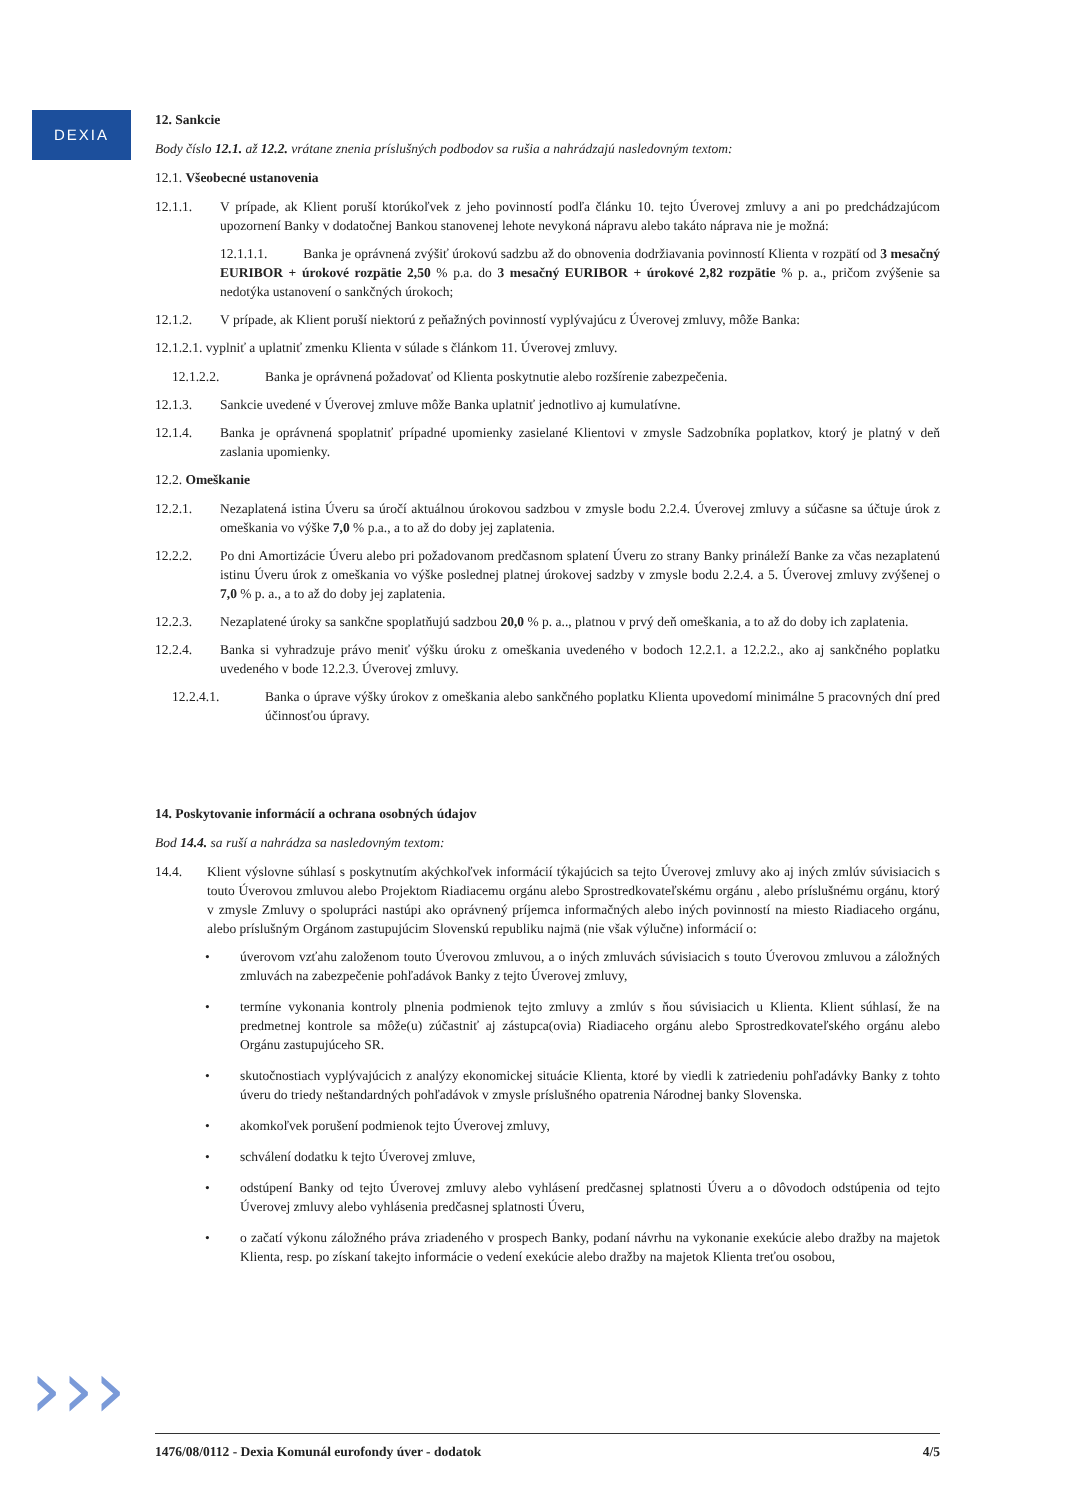DEXIA
12. Sankcie
Body číslo 12.1. až 12.2. vrátane znenia príslušných podbodov sa rušia a nahrádzajú nasledovným textom:
12.1. Všeobecné ustanovenia
12.1.1. V prípade, ak Klient poruší ktorúkoľvek z jeho povinností podľa článku 10. tejto Úverovej zmluvy a ani po predchádzajúcom upozornení Banky v dodatočnej Bankou stanovenej lehote nevykoná nápravu alebo takáto náprava nie je možná:
12.1.1.1. Banka je oprávnená zvýšiť úrokovú sadzbu až do obnovenia dodržiavania povinností Klienta v rozpätí od 3 mesačný EURIBOR + úrokové rozpätie 2,50 % p.a. do 3 mesačný EURIBOR + úrokové 2,82 rozpätie % p. a., pričom zvýšenie sa nedotýka ustanovení o sankčných úrokoch;
12.1.2. V prípade, ak Klient poruší niektorú z peňažných povinností vyplývajúcu z Úverovej zmluvy, môže Banka:
12.1.2.1. vyplniť a uplatniť zmenku Klienta v súlade s článkom 11. Úverovej zmluvy.
12.1.2.2. Banka je oprávnená požadovať od Klienta poskytnutie alebo rozšírenie zabezpečenia.
12.1.3. Sankcie uvedené v Úverovej zmluve môže Banka uplatniť jednotlivo aj kumulatívne.
12.1.4. Banka je oprávnená spoplatniť prípadné upomienky zasielané Klientovi v zmysle Sadzobníka poplatkov, ktorý je platný v deň zaslania upomienky.
12.2. Omeškanie
12.2.1. Nezaplatená istina Úveru sa úročí aktuálnou úrokovou sadzbou v zmysle bodu 2.2.4. Úverovej zmluvy a súčasne sa účtuje úrok z omeškania vo výške 7,0 % p.a., a to až do doby jej zaplatenia.
12.2.2. Po dni Amortizácie Úveru alebo pri požadovanom predčasnom splatení Úveru zo strany Banky prináleží Banke za včas nezaplatenú istinu Úveru úrok z omeškania vo výške poslednej platnej úrokovej sadzby v zmysle bodu 2.2.4. a 5. Úverovej zmluvy zvýšenej o 7,0 % p. a., a to až do doby jej zaplatenia.
12.2.3. Nezaplatené úroky sa sankčne spoplatňujú sadzbou 20,0 % p. a.., platnou v prvý deň omeškania, a to až do doby ich zaplatenia.
12.2.4. Banka si vyhradzuje právo meniť výšku úroku z omeškania uvedeného v bodoch 12.2.1. a 12.2.2., ako aj sankčného poplatku uvedeného v bode 12.2.3. Úverovej zmluvy.
12.2.4.1. Banka o úprave výšky úrokov z omeškania alebo sankčného poplatku Klienta upovedomí minimálne 5 pracovných dní pred účinnosťou úpravy.
14. Poskytovanie informácií a ochrana osobných údajov
Bod 14.4. sa ruší a nahrádza sa nasledovným textom:
14.4. Klient výslovne súhlasí s poskytnutím akýchkoľvek informácií týkajúcich sa tejto Úverovej zmluvy ako aj iných zmlúv súvisiacich s touto Úverovou zmluvou alebo Projektom Riadiacemu orgánu alebo Sprostredkovateľskému orgánu , alebo príslušnému orgánu, ktorý v zmysle Zmluvy o spolupráci nastúpi ako oprávnený príjemca informačných alebo iných povinností na miesto Riadiaceho orgánu, alebo príslušným Orgánom zastupujúcim Slovenskú republiku najmä (nie však výlučne) informácií o:
• úverovom vzťahu založenom touto Úverovou zmluvou, a o iných zmluvách súvisiacich s touto Úverovou zmluvou a záložných zmluvách na zabezpečenie pohľadávok Banky z tejto Úverovej zmluvy,
• termíne vykonania kontroly plnenia podmienok tejto zmluvy a zmlúv s ňou súvisiacich u Klienta. Klient súhlasí, že na predmetnej kontrole sa môže(u) zúčastniť aj zástupca(ovia) Riadiaceho orgánu alebo Sprostredkovateľského orgánu alebo Orgánu zastupujúceho SR.
• skutočnostiach vyplývajúcich z analýzy ekonomickej situácie Klienta, ktoré by viedli k zatriedeniu pohľadávky Banky z tohto úveru do triedy neštandardných pohľadávok v zmysle príslušného opatrenia Národnej banky Slovenska.
• akomkoľvek porušení podmienok tejto Úverovej zmluvy,
• schválení dodatku k tejto Úverovej zmluve,
• odstúpení Banky od tejto Úverovej zmluvy alebo vyhlásení predčasnej splatnosti Úveru a o dôvodoch odstúpenia od tejto Úverovej zmluvy alebo vyhlásenia predčasnej splatnosti Úveru,
• o začatí výkonu záložného práva zriadeného v prospech Banky, podaní návrhu na vykonanie exekúcie alebo dražby na majetok Klienta, resp. po získaní takejto informácie o vedení exekúcie alebo dražby na majetok Klienta treťou osobou,
››› 1476/08/0112 - Dexia Komunál eurofondy úver - dodatok 4/5